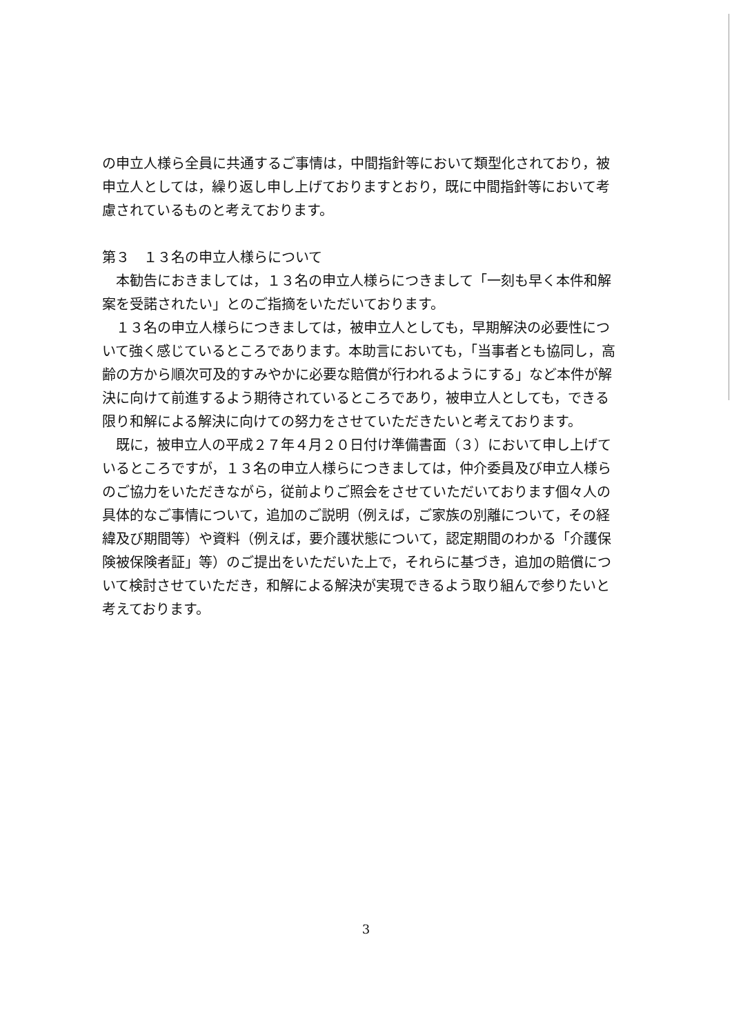の申立人様ら全員に共通するご事情は，中間指針等において類型化されており，被申立人としては，繰り返し申し上げておりますとおり，既に中間指針等において考慮されているものと考えております。
第３　１３名の申立人様らについて
本勧告におきましては，１３名の申立人様らにつきまして「一刻も早く本件和解案を受諾されたい」とのご指摘をいただいております。
１３名の申立人様らにつきましては，被申立人としても，早期解決の必要性について強く感じているところであります。本助言においても，「当事者とも協同し，高齢の方から順次可及的すみやかに必要な賠償が行われるようにする」など本件が解決に向けて前進するよう期待されているところであり，被申立人としても，できる限り和解による解決に向けての努力をさせていただきたいと考えております。
既に，被申立人の平成２７年４月２０日付け準備書面（３）において申し上げているところですが，１３名の申立人様らにつきましては，仲介委員及び申立人様らのご協力をいただきながら，従前よりご照会をさせていただいております個々人の具体的なご事情について，追加のご説明（例えば，ご家族の別離について，その経緯及び期間等）や資料（例えば，要介護状態について，認定期間のわかる「介護保険被保険者証」等）のご提出をいただいた上で，それらに基づき，追加の賠償について検討させていただき，和解による解決が実現できるよう取り組んで参りたいと考えております。
3